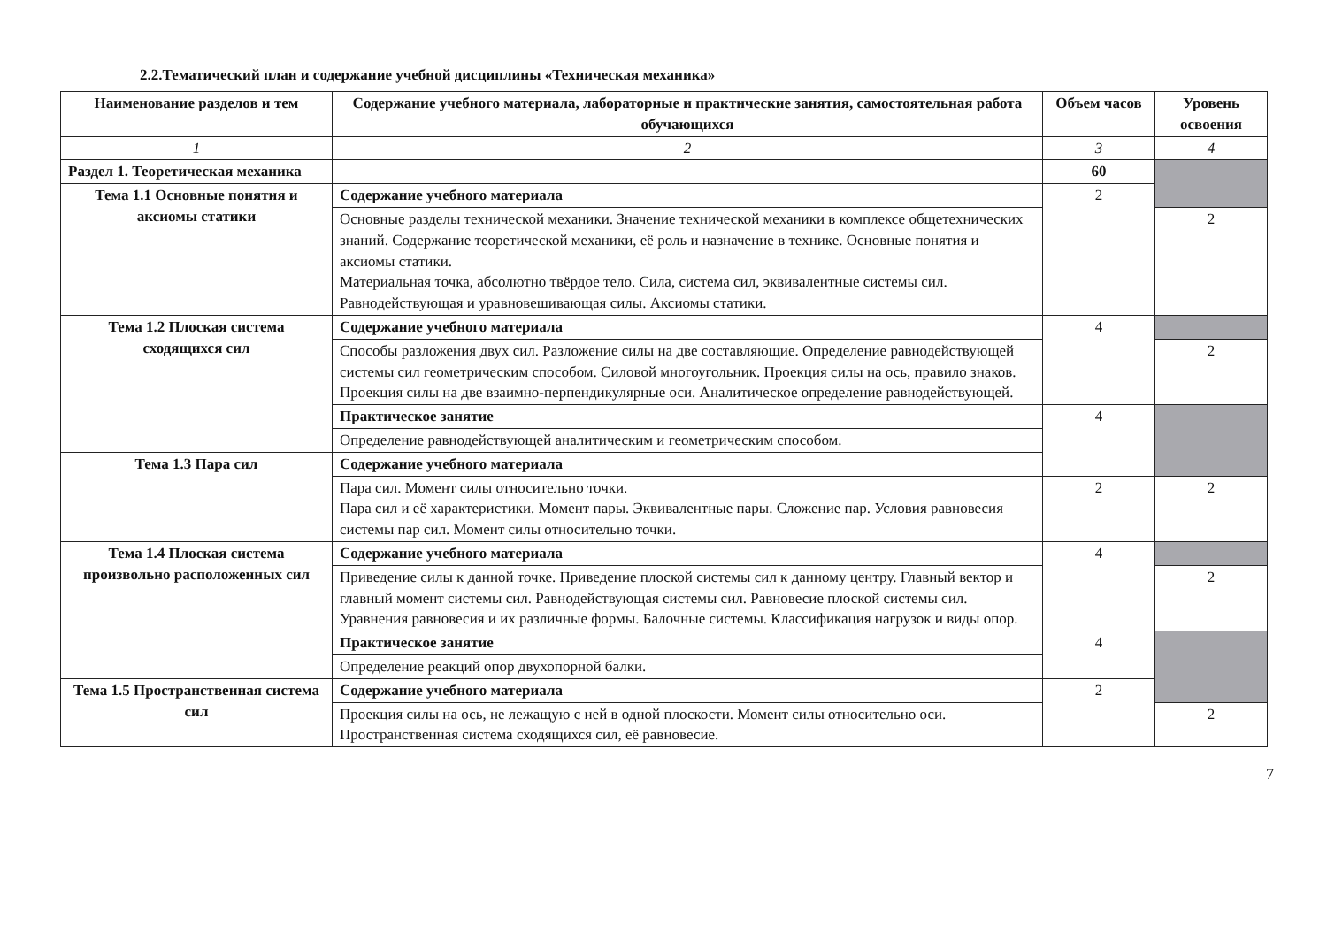2.2.Тематический план и содержание учебной дисциплины «Техническая механика»
| Наименование разделов и тем | Содержание учебного материала, лабораторные и практические занятия, самостоятельная работа обучающихся | Объем часов | Уровень освоения |
| --- | --- | --- | --- |
| 1 | 2 | 3 | 4 |
| Раздел 1. Теоретическая механика | | 60 | |
| Тема 1.1 Основные понятия и аксиомы статики | Содержание учебного материала | 2 | |
| | Основные разделы технической механики. Значение технической механики в комплексе общетехнических знаний. Содержание теоретической механики, её роль и назначение в технике. Основные понятия и аксиомы статики. Материальная точка, абсолютно твёрдое тело. Сила, система сил, эквивалентные системы сил. Равнодействующая и уравновешивающая силы. Аксиомы статики. | | 2 |
| Тема 1.2 Плоская система сходящихся сил | Содержание учебного материала | 4 | |
| | Способы разложения двух сил. Разложение силы на две составляющие. Определение равнодействующей системы сил геометрическим способом. Силовой многоугольник. Проекция силы на ось, правило знаков. Проекция силы на две взаимно-перпендикулярные оси. Аналитическое определение равнодействующей. | | 2 |
| | Практическое занятие | 4 | |
| | Определение равнодействующей аналитическим и геометрическим способом. | | |
| Тема 1.3 Пара сил | Содержание учебного материала | | |
| | Пара сил. Момент силы относительно точки. Пара сил и её характеристики. Момент пары. Эквивалентные пары. Сложение пар. Условия равновесия системы пар сил. Момент силы относительно точки. | 2 | 2 |
| Тема 1.4 Плоская система произвольно расположенных сил | Содержание учебного материала | 4 | |
| | Приведение силы к данной точке. Приведение плоской системы сил к данному центру. Главный вектор и главный момент системы сил. Равнодействующая системы сил. Равновесие плоской системы сил. Уравнения равновесия и их различные формы. Балочные системы. Классификация нагрузок и виды опор. | | 2 |
| | Практическое занятие | 4 | |
| | Определение реакций опор двухопорной балки. | | |
| Тема 1.5 Пространственная система сил | Содержание учебного материала | 2 | |
| | Проекция силы на ось, не лежащую с ней в одной плоскости. Момент силы относительно оси. Пространственная система сходящихся сил, её равновесие. | | 2 |
7